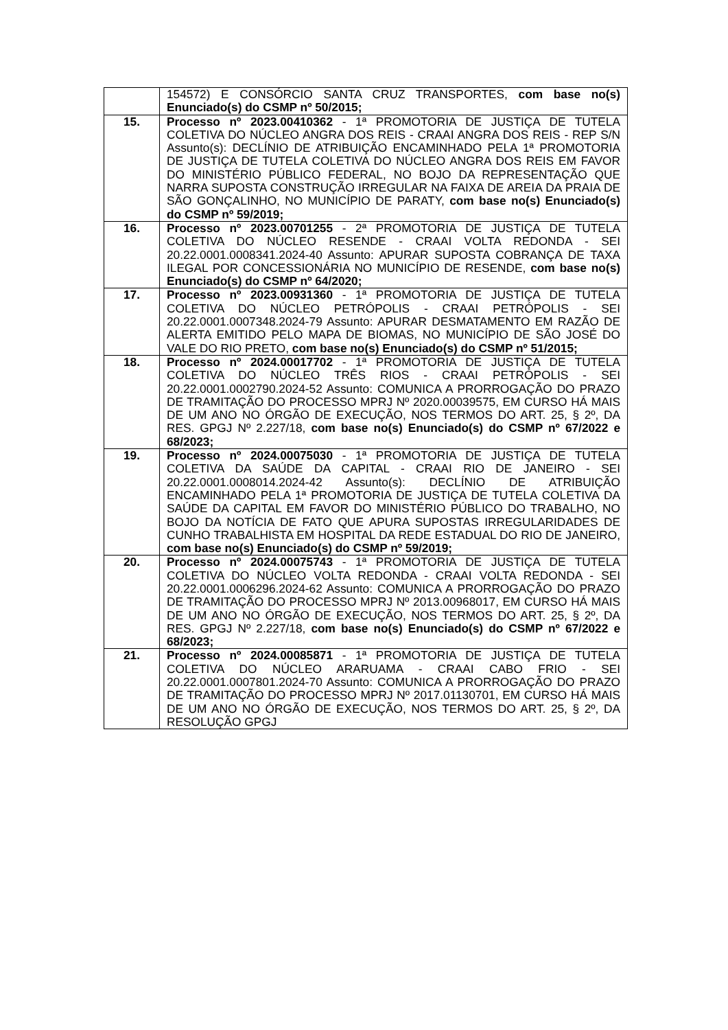| | 154572) E CONSÓRCIO SANTA CRUZ TRANSPORTES, com base no(s) Enunciado(s) do CSMP nº 50/2015; |
| 15. | Processo nº 2023.00410362 - 1ª PROMOTORIA DE JUSTIÇA DE TUTELA COLETIVA DO NÚCLEO ANGRA DOS REIS - CRAAI ANGRA DOS REIS - REP S/N Assunto(s): DECLÍNIO DE ATRIBUIÇÃO ENCAMINHADO PELA 1ª PROMOTORIA DE JUSTIÇA DE TUTELA COLETIVA DO NÚCLEO ANGRA DOS REIS EM FAVOR DO MINISTÉRIO PÚBLICO FEDERAL, NO BOJO DA REPRESENTAÇÃO QUE NARRA SUPOSTA CONSTRUÇÃO IRREGULAR NA FAIXA DE AREIA DA PRAIA DE SÃO GONÇALINHO, NO MUNICÍPIO DE PARATY, com base no(s) Enunciado(s) do CSMP nº 59/2019; |
| 16. | Processo nº 2023.00701255 - 2ª PROMOTORIA DE JUSTIÇA DE TUTELA COLETIVA DO NÚCLEO RESENDE - CRAAI VOLTA REDONDA - SEI 20.22.0001.0008341.2024-40 Assunto: APURAR SUPOSTA COBRANÇA DE TAXA ILEGAL POR CONCESSIONÁRIA NO MUNICÍPIO DE RESENDE, com base no(s) Enunciado(s) do CSMP nº 64/2020; |
| 17. | Processo nº 2023.00931360 - 1ª PROMOTORIA DE JUSTIÇA DE TUTELA COLETIVA DO NÚCLEO PETRÓPOLIS - CRAAI PETRÓPOLIS - SEI 20.22.0001.0007348.2024-79 Assunto: APURAR DESMATAMENTO EM RAZÃO DE ALERTA EMITIDO PELO MAPA DE BIOMAS, NO MUNICÍPIO DE SÃO JOSÉ DO VALE DO RIO PRETO, com base no(s) Enunciado(s) do CSMP nº 51/2015; |
| 18. | Processo nº 2024.00017702 - 1ª PROMOTORIA DE JUSTIÇA DE TUTELA COLETIVA DO NÚCLEO TRÊS RIOS - CRAAI PETRÓPOLIS - SEI 20.22.0001.0002790.2024-52 Assunto: COMUNICA A PRORROGAÇÃO DO PRAZO DE TRAMITAÇÃO DO PROCESSO MPRJ Nº 2020.00039575, EM CURSO HÁ MAIS DE UM ANO NO ÓRGÃO DE EXECUÇÃO, NOS TERMOS DO ART. 25, § 2º, DA RES. GPGJ Nº 2.227/18, com base no(s) Enunciado(s) do CSMP nº 67/2022 e 68/2023; |
| 19. | Processo nº 2024.00075030 - 1ª PROMOTORIA DE JUSTIÇA DE TUTELA COLETIVA DA SAÚDE DA CAPITAL - CRAAI RIO DE JANEIRO - SEI 20.22.0001.0008014.2024-42 Assunto(s): DECLÍNIO DE ATRIBUIÇÃO ENCAMINHADO PELA 1ª PROMOTORIA DE JUSTIÇA DE TUTELA COLETIVA DA SAÚDE DA CAPITAL EM FAVOR DO MINISTÉRIO PÚBLICO DO TRABALHO, NO BOJO DA NOTÍCIA DE FATO QUE APURA SUPOSTAS IRREGULARIDADES DE CUNHO TRABALHISTA EM HOSPITAL DA REDE ESTADUAL DO RIO DE JANEIRO, com base no(s) Enunciado(s) do CSMP nº 59/2019; |
| 20. | Processo nº 2024.00075743 - 1ª PROMOTORIA DE JUSTIÇA DE TUTELA COLETIVA DO NÚCLEO VOLTA REDONDA - CRAAI VOLTA REDONDA - SEI 20.22.0001.0006296.2024-62 Assunto: COMUNICA A PRORROGAÇÃO DO PRAZO DE TRAMITAÇÃO DO PROCESSO MPRJ Nº 2013.00968017, EM CURSO HÁ MAIS DE UM ANO NO ÓRGÃO DE EXECUÇÃO, NOS TERMOS DO ART. 25, § 2º, DA RES. GPGJ Nº 2.227/18, com base no(s) Enunciado(s) do CSMP nº 67/2022 e 68/2023; |
| 21. | Processo nº 2024.00085871 - 1ª PROMOTORIA DE JUSTIÇA DE TUTELA COLETIVA DO NÚCLEO ARARUAMA - CRAAI CABO FRIO - SEI 20.22.0001.0007801.2024-70 Assunto: COMUNICA A PRORROGAÇÃO DO PRAZO DE TRAMITAÇÃO DO PROCESSO MPRJ Nº 2017.01130701, EM CURSO HÁ MAIS DE UM ANO NO ÓRGÃO DE EXECUÇÃO, NOS TERMOS DO ART. 25, § 2º, DA RESOLUÇÃO GPGJ |